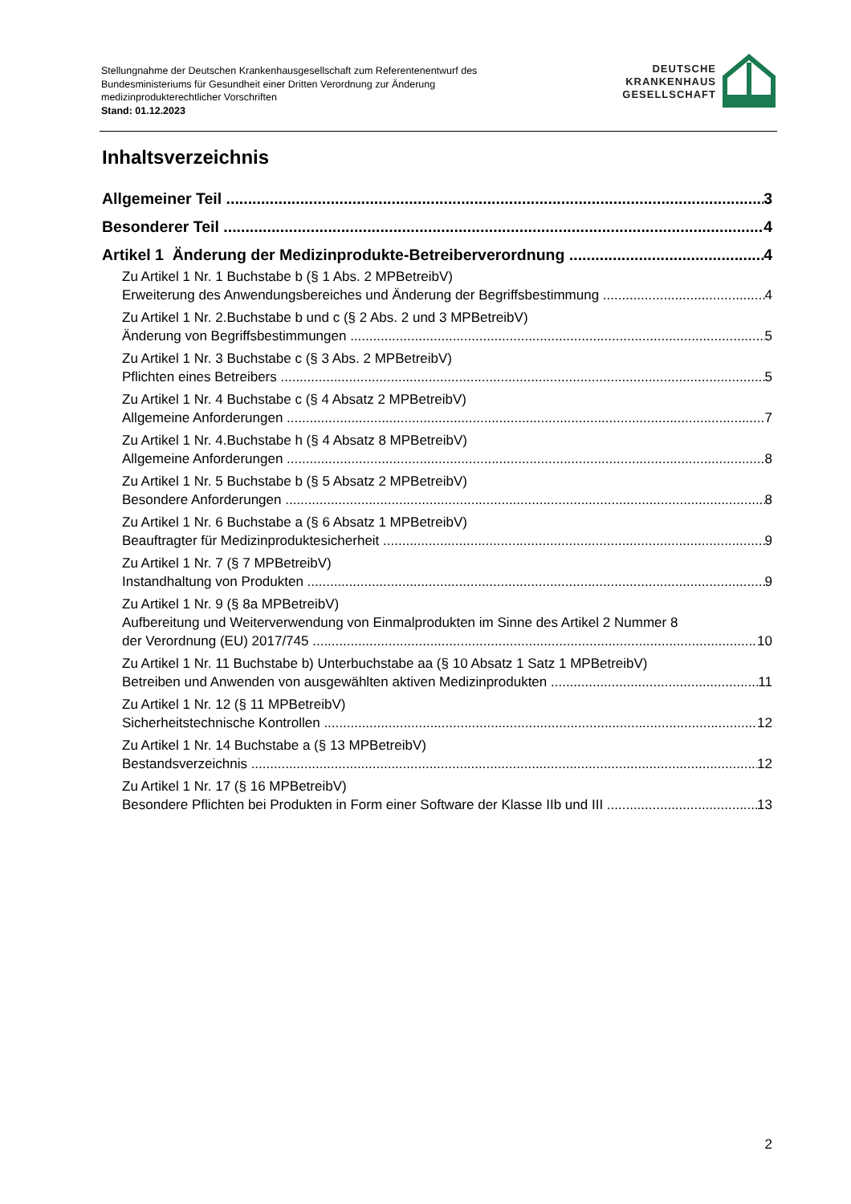Stellungnahme der Deutschen Krankenhausgesellschaft zum Referentenentwurf des
Bundesministeriums für Gesundheit einer Dritten Verordnung zur Änderung
medizinprodukterechtlicher Vorschriften
Stand: 01.12.2023
DEUTSCHE
KRANKENHAUS
GESELLSCHAFT
Inhaltsverzeichnis
Allgemeiner Teil 3
Besonderer Teil 4
Artikel 1 Änderung der Medizinprodukte-Betreiberverordnung 4
Zu Artikel 1 Nr. 1 Buchstabe b (§ 1 Abs. 2 MPBetreibV)
Erweiterung des Anwendungsbereiches und Änderung der Begriffsbestimmung 4
Zu Artikel 1 Nr. 2.Buchstabe b und c (§ 2 Abs. 2 und 3 MPBetreibV)
Änderung von Begriffsbestimmungen 5
Zu Artikel 1 Nr. 3 Buchstabe c (§ 3 Abs. 2 MPBetreibV)
Pflichten eines Betreibers 5
Zu Artikel 1 Nr. 4 Buchstabe c (§ 4 Absatz 2 MPBetreibV)
Allgemeine Anforderungen 7
Zu Artikel 1 Nr. 4.Buchstabe h (§ 4 Absatz 8 MPBetreibV)
Allgemeine Anforderungen 8
Zu Artikel 1 Nr. 5 Buchstabe b (§ 5 Absatz 2 MPBetreibV)
Besondere Anforderungen 8
Zu Artikel 1 Nr. 6 Buchstabe a (§ 6 Absatz 1 MPBetreibV)
Beauftragter für Medizinproduktesicherheit 9
Zu Artikel 1 Nr. 7 (§ 7 MPBetreibV)
Instandhaltung von Produkten 9
Zu Artikel 1 Nr. 9 (§ 8a MPBetreibV)
Aufbereitung und Weiterverwendung von Einmalprodukten im Sinne des Artikel 2 Nummer 8
der Verordnung (EU) 2017/745 10
Zu Artikel 1 Nr. 11 Buchstabe b) Unterbuchstabe aa (§ 10 Absatz 1 Satz 1 MPBetreibV)
Betreiben und Anwenden von ausgewählten aktiven Medizinprodukten 11
Zu Artikel 1 Nr. 12 (§ 11 MPBetreibV)
Sicherheitstechnische Kontrollen 12
Zu Artikel 1 Nr. 14 Buchstabe a (§ 13 MPBetreibV)
Bestandsverzeichnis 12
Zu Artikel 1 Nr. 17 (§ 16 MPBetreibV)
Besondere Pflichten bei Produkten in Form einer Software der Klasse IIb und III 13
2